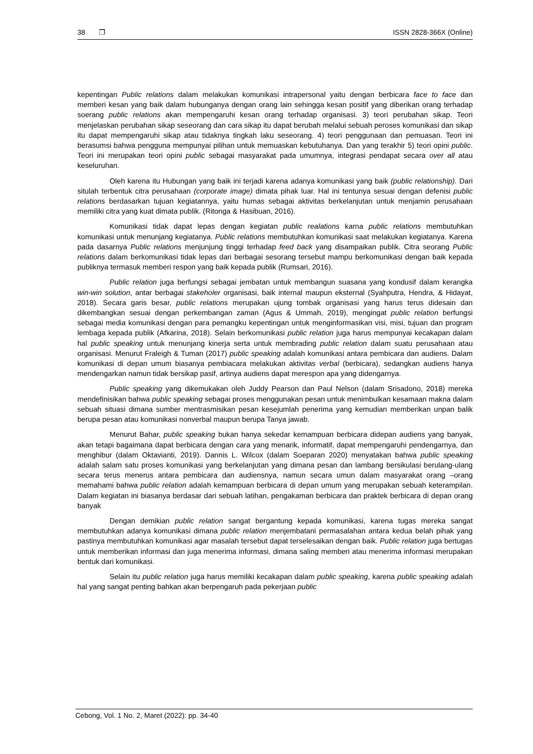38 ❐ ISSN 2828-366X (Online)
kepentingan Public relations dalam melakukan komunikasi intrapersonal yaitu dengan berbicara face to face dan memberi kesan yang baik dalam hubunganya dengan orang lain sehingga kesan positif yang diberikan orang terhadap soerang public relations akan mempengaruhi kesan orang terhadap organisasi. 3) teori perubahan sikap. Teori menjelaskan perubahan sikap seseorang dan cara sikap itu dapat berubah melalui sebuah peroses komunikasi dan sikap itu dapat mempengaruhi sikap atau tidaknya tingkah laku seseorang. 4) teori penggunaan dan pemuasan. Teori ini berasumsi bahwa pengguna mempunyai pilihan untuk memuaskan kebutuhanya. Dan yang terakhir 5) teori opini public. Teori ini merupakan teori opini public sebagai masyarakat pada umumnya, integrasi pendapat secara over all atau keseluruhan.
Oleh karena itu Hubungan yang baik ini terjadi karena adanya komunikasi yang baik (public relationship). Dari situlah terbentuk citra perusahaan (corporate image) dimata pihak luar. Hal ini tentunya sesuai dengan defenisi public relations berdasarkan tujuan kegiatannya, yaitu humas sebagai aktivitas berkelanjutan untuk menjamin perusahaan memiliki citra yang kuat dimata publik. (Ritonga & Hasibuan, 2016).
Komunikasi tidak dapat lepas dengan kegiatan public realations karna public relations membutuhkan komunikasi untuk menunjang kegiatanya. Public relations membutuhkan komunikasi saat melakukan kegiatanya. Karena pada dasarnya Public relations menjunjung tinggi terhadap feed back yang disampaikan publik. Citra seorang Public relations dalam berkomunikasi tidak lepas dari berbagai sesorang tersebut mampu berkomunikasi dengan baik kepada publiknya termasuk memberi respon yang baik kepada publik (Rumsari, 2016).
Public relation juga berfungsi sebagai jembatan untuk membangun suasana yang kondusif dalam kerangka win-win solution, antar berbagai stakeholer organisasi, baik internal maupun eksternal (Syahputra, Hendra, & Hidayat, 2018). Secara garis besar, public relations merupakan ujung tombak organisasi yang harus terus didesain dan dikembangkan sesuai dengan perkembangan zaman (Agus & Ummah, 2019), mengingat public relation berfungsi sebagai media komunikasi dengan para pemangku kepentingan untuk menginformasikan visi, misi, tujuan dan program lembaga kepada publik (Afkarina, 2018). Selain berkomunikasi public relation juga harus mempunyai kecakapan dalam hal public speaking untuk menunjang kinerja serta untuk membrading public relation dalam suatu perusahaan atau organisasi. Menurut Fraleigh & Tuman (2017) public speaking adalah komunikasi antara pembicara dan audiens. Dalam komunikasi di depan umum biasanya pembiacara melakukan aktivitas verbal (berbicara), sedangkan audiens hanya mendengarkan namun tidak bersikap pasif, artinya audiens dapat merespon apa yang didengarnya.
Public speaking yang dikemukakan oleh Juddy Pearson dan Paul Nelson (dalam Srisadono, 2018) mereka mendefinisikan bahwa public speaking sebagai proses menggunakan pesan untuk menimbulkan kesamaan makna dalam sebuah situasi dimana sumber mentrasmisikan pesan kesejumlah penerima yang kemudian memberikan unpan balik berupa pesan atau komunikasi nonverbal maupun berupa Tanya jawab.
Menurut Bahar, public speaking bukan hanya sekedar kemampuan berbicara didepan audiens yang banyak, akan tetapi bagaimana dapat berbicara dengan cara yang menarik, informatif, dapat mempengaruhi pendengarnya, dan menghibur (dalam Oktavianti, 2019). Dannis L. Wilcox (dalam Soeparan 2020) menyatakan bahwa public speaking adalah salam satu proses komunikasi yang berkelanjutan yang dimana pesan dan lambang bersikulasi berulang-ulang secara terus menerus antara pembicara dan audiensnya, namun secara umun dalam masyarakat orang –orang memahami bahwa public relation adalah kemampuan berbicara di depan umum yang merupakan sebuah keterampilan. Dalam kegiatan ini biasanya berdasar dari sebuah latihan, pengakaman berbicara dan praktek berbicara di depan orang banyak
Dengan demikian public relation sangat bergantung kepada komunikasi, karena tugas mereka sangat membutuhkan adanya komunikasi dimana public relation menjembatani permasalahan antara kedua belah pihak yang pastinya membutuhkan komunikasi agar masalah tersebut dapat terselesaikan dengan baik. Public relation juga bertugas untuk memberikan informasi dan juga menerima informasi, dimana saling memberi atau menerima informasi merupakan bentuk dari komunikasi.
Selain itu public relation juga harus memiliki kecakapan dalam public speaking, karena public speaking adalah hal yang sangat penting bahkan akan berpengaruh pada pekerjaan public
Cebong, Vol. 1 No. 2, Maret (2022): pp. 34-40